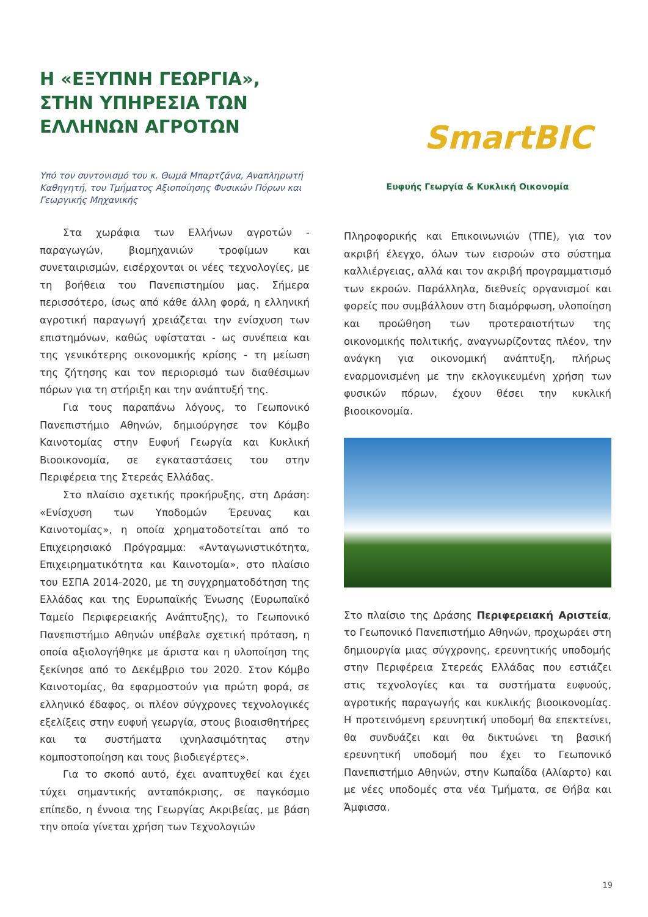Η «ΕΞΥΠΝΗ ΓΕΩΡΓΙΑ», ΣΤΗΝ ΥΠΗΡΕΣΙΑ ΤΩΝ ΕΛΛΗΝΩΝ ΑΓΡΟΤΩΝ
Υπό τον συντονισμό του κ. Θωμά Μπαρτζάνα, Αναπληρωτή Καθηγητή, του Τμήματος Αξιοποίησης Φυσικών Πόρων και Γεωργικής Μηχανικής
Στα χωράφια των Ελλήνων αγροτών - παραγωγών, βιομηχανιών τροφίμων και συνεταιρισμών, εισέρχονται οι νέες τεχνολογίες, με τη βοήθεια του Πανεπιστημίου μας. Σήμερα περισσότερο, ίσως από κάθε άλλη φορά, η ελληνική αγροτική παραγωγή χρειάζεται την ενίσχυση των επιστημόνων, καθώς υφίσταται - ως συνέπεια και της γενικότερης οικονομικής κρίσης - τη μείωση της ζήτησης και τον περιορισμό των διαθέσιμων πόρων για τη στήριξη και την ανάπτυξή της.
Για τους παραπάνω λόγους, το Γεωπονικό Πανεπιστήμιο Αθηνών, δημιούργησε τον Κόμβο Καινοτομίας στην Ευφυή Γεωργία και Κυκλική Βιοοικονομία, σε εγκαταστάσεις του στην Περιφέρεια της Στερεάς Ελλάδας.
Στο πλαίσιο σχετικής προκήρυξης, στη Δράση: «Ενίσχυση των Υποδομών Έρευνας και Καινοτομίας», η οποία χρηματοδοτείται από το Επιχειρησιακό Πρόγραμμα: «Ανταγωνιστικότητα, Επιχειρηματικότητα και Καινοτομία», στο πλαίσιο του ΕΣΠΑ 2014-2020, με τη συγχρηματοδότηση της Ελλάδας και της Ευρωπαϊκής Ένωσης (Ευρωπαϊκό Ταμείο Περιφερειακής Ανάπτυξης), το Γεωπονικό Πανεπιστήμιο Αθηνών υπέβαλε σχετική πρόταση, η οποία αξιολογήθηκε με άριστα και η υλοποίηση της ξεκίνησε από το Δεκέμβριο του 2020. Στον Κόμβο Καινοτομίας, θα εφαρμοστούν για πρώτη φορά, σε ελληνικό έδαφος, οι πλέον σύγχρονες τεχνολογικές εξελίξεις στην ευφυή γεωργία, στους βιοαισθητήρες και τα συστήματα ιχνηλασιμότητας στην κομποστοποίηση και τους βιοδιεγέρτες».
Για το σκοπό αυτό, έχει αναπτυχθεί και έχει τύχει σημαντικής ανταπόκρισης, σε παγκόσμιο επίπεδο, η έννοια της Γεωργίας Ακριβείας, με βάση την οποία γίνεται χρήση των Τεχνολογιών
SmartBIC
Ευφυής Γεωργία & Κυκλική Οικονομία
Πληροφορικής και Επικοινωνιών (ΤΠΕ), για τον ακριβή έλεγχο, όλων των εισροών στο σύστημα καλλιέργειας, αλλά και τον ακριβή προγραμματισμό των εκροών. Παράλληλα, διεθνείς οργανισμοί και φορείς που συμβάλλουν στη διαμόρφωση, υλοποίηση και προώθηση των προτεραιοτήτων της οικονομικής πολιτικής, αναγνωρίζοντας πλέον, την ανάγκη για οικονομική ανάπτυξη, πλήρως εναρμονισμένη με την εκλογικευμένη χρήση των φυσικών πόρων, έχουν θέσει την κυκλική βιοοικονομία.
Στο πλαίσιο της Δράσης Περιφερειακή Αριστεία, το Γεωπονικό Πανεπιστήμιο Αθηνών, προχωράει στη δημιουργία μιας σύγχρονης, ερευνητικής υποδομής στην Περιφέρεια Στερεάς Ελλάδας που εστιάζει στις τεχνολογίες και τα συστήματα ευφυούς, αγροτικής παραγωγής και κυκλικής βιοοικονομίας. Η προτεινόμενη ερευνητική υποδομή θα επεκτείνει, θα συνδυάζει και θα δικτυώνει τη βασική ερευνητική υποδομή που έχει το Γεωπονικό Πανεπιστήμιο Αθηνών, στην Κωπαΐδα (Αλίαρτο) και με νέες υποδομές στα νέα Τμήματα, σε Θήβα και Άμφισσα.
19